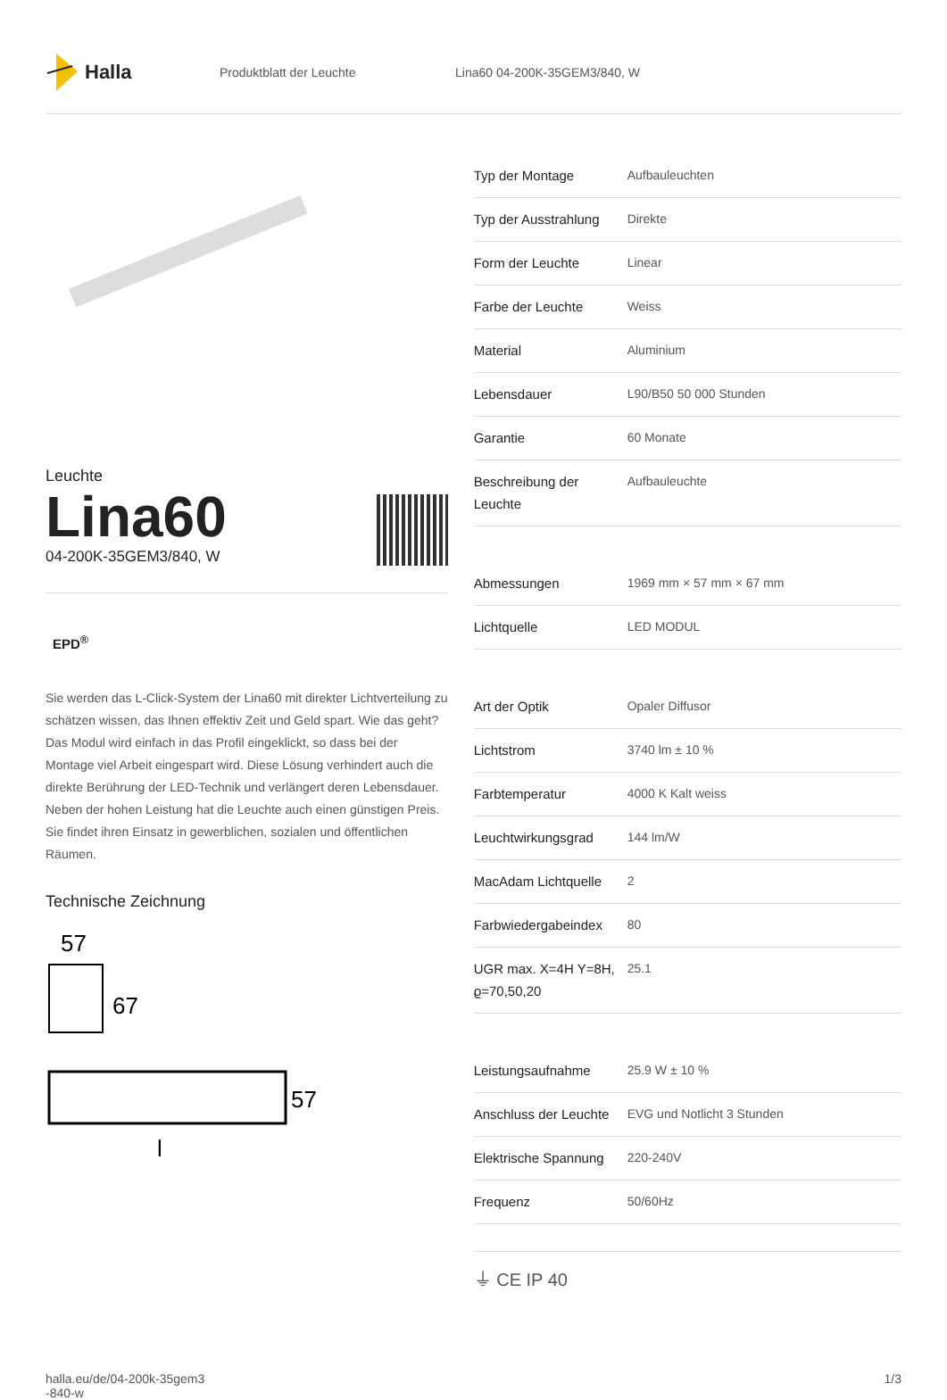Halla
Produktblatt der Leuchte Lina60 04-200K-35GEM3/840, W
Leuchte
Lina60
04-200K-35GEM3/840, W
EPD<sup>®</sup>
Sie werden das L-Click-System der Lina60 mit direkter Lichtverteilung zu schätzen wissen, das Ihnen effektiv Zeit und Geld spart. Wie das geht? Das Modul wird einfach in das Profil eingeklickt, so dass bei der Montage viel Arbeit eingespart wird. Diese Lösung verhindert auch die direkte Berührung der LED-Technik und verlängert deren Lebensdauer. Neben der hohen Leistung hat die Leuchte auch einen günstigen Preis. Sie findet ihren Einsatz in gewerblichen, sozialen und öffentlichen Räumen.
Technische Zeichnung
57
67
57
l
| Typ der Montage | Aufbauleuchten |
| Typ der Ausstrahlung | Direkte |
| Form der Leuchte | Linear |
| Farbe der Leuchte | Weiss |
| Material | Aluminium |
| Lebensdauer | L90/B50 50 000 Stunden |
| Garantie | 60 Monate |
| Beschreibung der Leuchte | Aufbauleuchte |
| Abmessungen | 1969 mm × 57 mm × 67 mm |
| Lichtquelle | LED MODUL |
| Art der Optik | Opaler Diffusor |
| Lichtstrom | 3740 lm ± 10 % |
| Farbtemperatur | 4000 K Kalt weiss |
| Leuchtwirkungsgrad | 144 lm/W |
| MacAdam Lichtquelle | 2 |
| Farbwiedergabeindex | 80 |
| UGR max. X=4H Y=8H, ϱ=70,50,20 | 25.1 |
| Leistungsaufnahme | 25.9 W ± 10 % |
| Anschluss der Leuchte | EVG und Notlicht 3 Stunden |
| Elektrische Spannung | 220-240V |
| Frequenz | 50/60Hz |
⏚ CE IP 40
halla.eu/de/04-200k-35gem3
-840-w
1/3